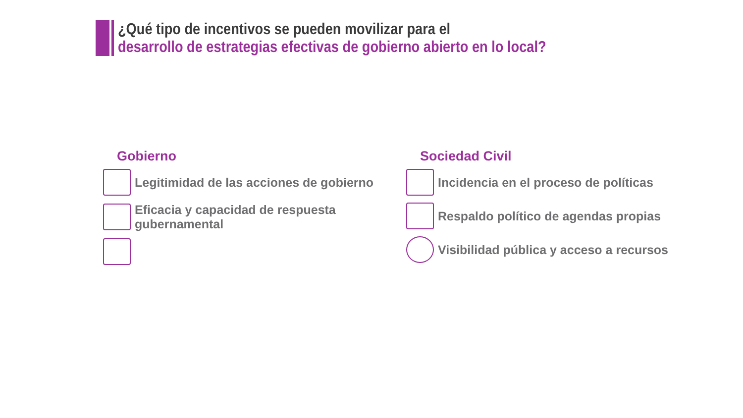¿Qué tipo de incentivos se pueden movilizar para el
desarrollo de estrategias efectivas de gobierno abierto en lo local?
Gobierno
Legitimidad de las acciones de gobierno
Eficacia y capacidad de respuesta
gubernamental
Sociedad Civil
Incidencia en el proceso de políticas
Respaldo político de agendas propias
Visibilidad pública y acceso a recursos